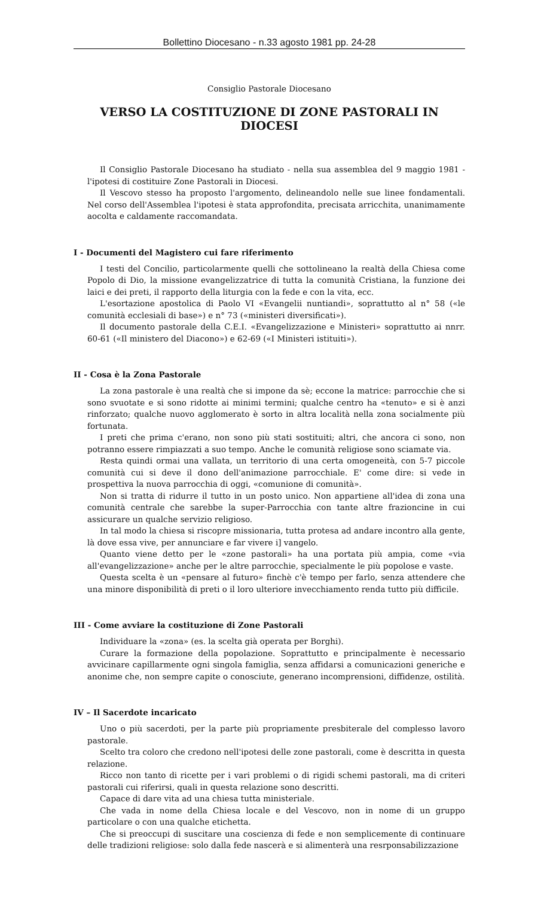Bollettino Diocesano - n.33 agosto 1981 pp. 24-28
Consiglio Pastorale Diocesano
VERSO LA COSTITUZIONE DI ZONE PASTORALI IN DIOCESI
Il Consiglio Pastorale Diocesano ha studiato - nella sua assemblea del 9 maggio 1981 - l'ipotesi di costituire Zone Pastorali in Diocesi.
Il Vescovo stesso ha proposto l'argomento, delineandolo nelle sue linee fondamentali. Nel corso dell'Assemblea l'ipotesi è stata approfondita, precisata arricchita, unanimamente aocolta e caldamente raccomandata.
I - Documenti del Magistero cui fare riferimento
I testi del Concilio, particolarmente quelli che sottolineano la realtà della Chiesa come Popolo di Dio, la missione evangelizzatrice di tutta la comunità Cristiana, la funzione dei laici e dei preti, il rapporto della liturgia con la fede e con la vita, ecc.
L'esortazione apostolica di Paolo VI «Evangelii nuntiandi», soprattutto al n° 58 («le comunità ecclesiali di base») e n° 73 («ministeri diversificati»).
Il documento pastorale della C.E.I. «Evangelizzazione e Ministeri» soprattutto ai nnrr. 60-61 («Il ministero del Diacono») e 62-69 («I Ministeri istituiti»).
II - Cosa è la Zona Pastorale
La zona pastorale è una realtà che si impone da sè; eccone la matrice: parrocchie che si sono svuotate e si sono ridotte ai minimi termini; qualche centro ha «tenuto» e si è anzi rinforzato; qualche nuovo agglomerato è sorto in altra località nella zona socialmente più fortunata.
I preti che prima c'erano, non sono più stati sostituiti; altri, che ancora ci sono, non potranno essere rimpiazzati a suo tempo. Anche le comunità religiose sono sciamate via.
Resta quindi ormai una vallata, un territorio di una certa omogeneità, con 5-7 piccole comunità cui si deve il dono dell'animazione parrocchiale. E' come dire: si vede in prospettiva la nuova parrocchia di oggi, «comunione di comunità».
Non si tratta di ridurre il tutto in un posto unico. Non appartiene all'idea di zona una comunità centrale che sarebbe la super-Parrocchia con tante altre frazioncine in cui assicurare un qualche servizio religioso.
In tal modo la chiesa si riscopre missionaria, tutta protesa ad andare incontro alla gente, là dove essa vive, per annunciare e far vivere i] vangelo.
Quanto viene detto per le «zone pastorali» ha una portata più ampia, come «via all'evangelizzazione» anche per le altre parrocchie, specialmente le più popolose e vaste.
Questa scelta è un «pensare al futuro» finchè c'è tempo per farlo, senza attendere che una minore disponibilità di preti o il loro ulteriore invecchiamento renda tutto più difficile.
III - Come avviare la costituzione di Zone Pastorali
Individuare la «zona» (es. la scelta già operata per Borghi).
Curare la formazione della popolazione. Soprattutto e principalmente è necessario avvicinare capillarmente ogni singola famiglia, senza affidarsi a comunicazioni generiche e anonime che, non sempre capite o conosciute, generano incomprensioni, diffidenze, ostilità.
IV – Il Sacerdote incaricato
Uno o più sacerdoti, per la parte più propriamente presbiterale del complesso lavoro pastorale.
Scelto tra coloro che credono nell'ipotesi delle zone pastorali, come è descritta in questa relazione.
Ricco non tanto di ricette per i vari problemi o di rigidi schemi pastorali, ma di criteri pastorali cui riferirsi, quali in questa relazione sono descritti.
Capace di dare vita ad una chiesa tutta ministeriale.
Che vada in nome della Chiesa locale e del Vescovo, non in nome di un gruppo particolare o con una qualche etichetta.
Che si preoccupi di suscitare una coscienza di fede e non semplicemente di continuare delle tradizioni religiose: solo dalla fede nascerà e si alimenterà una resrponsabilizzazione